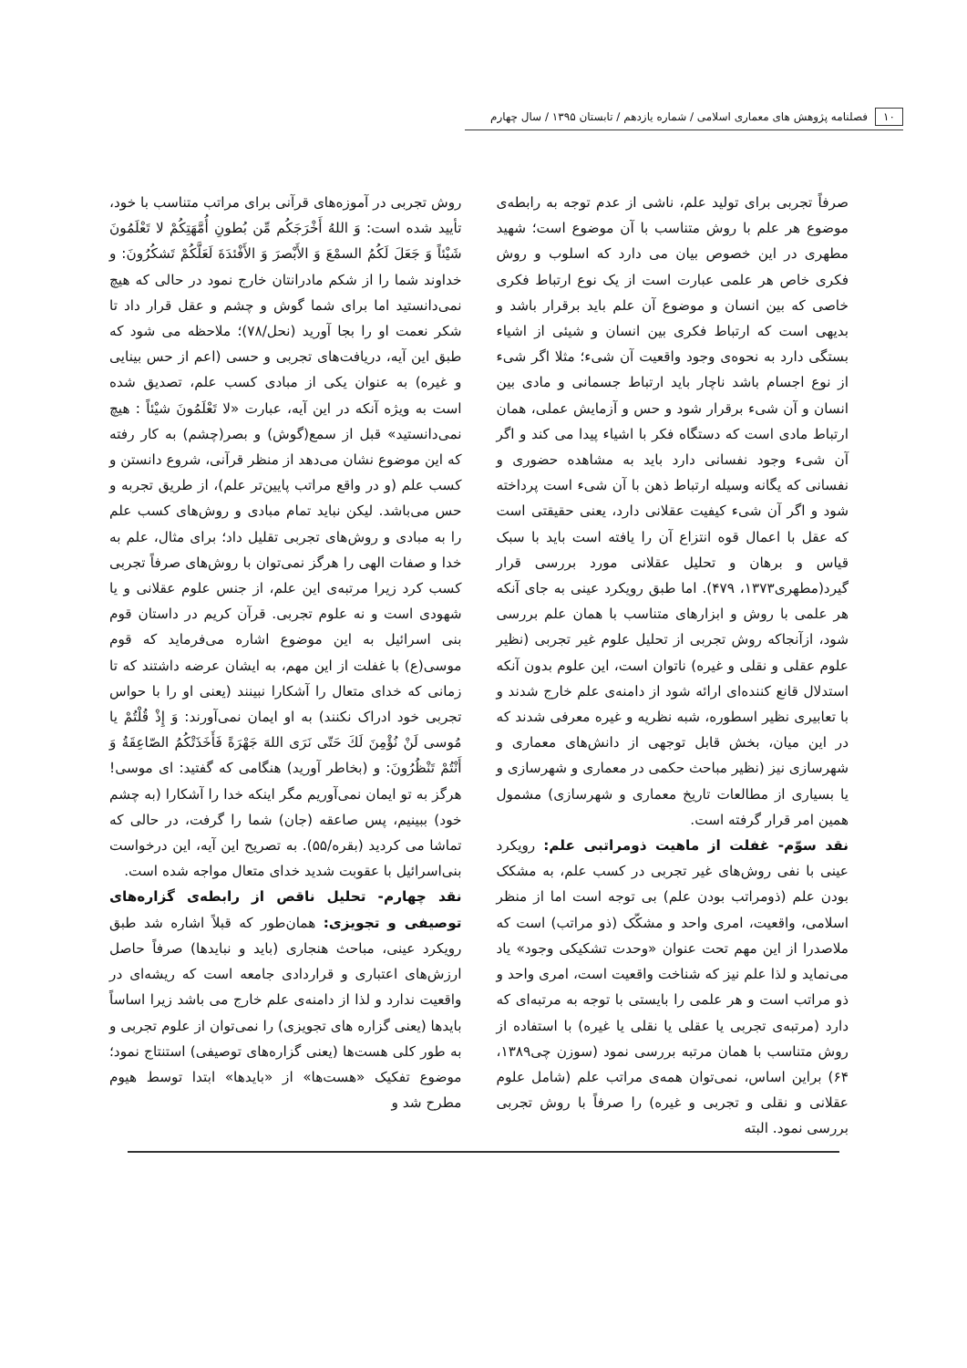۱۰ فصلنامه پژوهش های معماری اسلامی / شماره یازدهم / تابستان ۱۳۹۵ / سال چهارم
صرفاً تجربی برای تولید علم، ناشی از عدم توجه به رابطه‌ی موضوع هر علم با روش متناسب با آن موضوع است؛ شهید مطهری در این خصوص بیان می دارد که اسلوب و روش فکری خاص هر علمی عبارت است از یک نوع ارتباط فکری خاصی که بین انسان و موضوع آن علم باید برقرار باشد و بدیهی است که ارتباط فکری بین انسان و شیئی از اشیاء بستگی دارد به نحوه‌ی وجود واقعیت آن شیء؛ مثلا اگر شیء از نوع اجسام باشد ناچار باید ارتباط جسمانی و مادی بین انسان و آن شیء برقرار شود و حس و آزمایش عملی، همان ارتباط مادی است که دستگاه فکر با اشیاء پیدا می کند و اگر آن شیء وجود نفسانی دارد باید به مشاهده حضوری و نفسانی که یگانه وسیله ارتباط ذهن با آن شیء است پرداخته شود و اگر آن شیء کیفیت عقلانی دارد، یعنی حقیقتی است که عقل با اعمال قوه انتزاع آن را یافته است باید با سبک قیاس و برهان و تحلیل عقلانی مورد بررسی قرار گیرد(مطهری۱۳۷۳، ۴۷۹). اما طبق رویکرد عینی به جای آنکه هر علمی با روش و ابزارهای متناسب با همان علم بررسی شود، ازآنجاکه روش تجربی از تحلیل علوم غیر تجربی (نظیر علوم عقلی و نقلی و غیره) ناتوان است، این علوم بدون آنکه استدلال قانع کننده‌ای ارائه شود از دامنه‌ی علم خارج شدند و با تعابیری نظیر اسطوره، شبه نظریه و غیره معرفی شدند که در این میان، بخش قابل توجهی از دانش‌های معماری و شهرسازی نیز (نظیر مباحث حکمی در معماری و شهرسازی و یا بسیاری از مطالعات تاریخ معماری و شهرسازی) مشمول همین امر قرار گرفته است.
نقد سوّم- غفلت از ماهیت ذومراتبی علم: رویکرد عینی با نفی روش‌های غیر تجربی در کسب علم، به مشکک بودن علم (ذومراتب بودن علم) بی توجه است اما از منظر اسلامی، واقعیت، امری واحد و مشکّک (ذو مراتب) است که ملاصدرا از این مهم تحت عنوان «وحدت تشکیکی وجود» یاد می‌نماید و لذا علم نیز که شناخت واقعیت است، امری واحد و ذو مراتب است و هر علمی را بایستی با توجه به مرتبه‌ای که دارد (مرتبه‌ی تجربی یا عقلی یا نقلی یا غیره) با استفاده از روش متناسب با همان مرتبه بررسی نمود (سوزن چی۱۳۸۹، ۶۴) براین اساس، نمی‌توان همه‌ی مراتب علم (شامل علوم عقلانی و نقلی و تجربی و غیره) را صرفاً با روش تجربی بررسی نمود. البته
روش تجربی در آموزه‌های قرآنی برای مراتب متناسب با خود، تأیید شده است: وَ اللهُ أَخْرَجَكُم مِّن بُطونِ أُمَّهَتِكُمْ لا تَعْلَمُونَ شَيْئاً وَ جَعَلَ لَكُمُ السمْعَ وَ الأَبْصرَ وَ الأَفْئدَةَ لَعَلَّكُمْ تَشكُرُونَ: و خداوند شما را از شکم مادرانتان خارج نمود در حالی که هیچ نمی‌دانستید اما برای شما گوش و چشم و عقل قرار داد تا شکر نعمت او را بجا آورید (نحل/۷۸)؛ ملاحظه می شود که طبق این آیه، دریافت‌های تجربی و حسی (اعم از حس بینایی و غیره) به عنوان یکی از مبادی کسب علم، تصدیق شده است به ویژه آنکه در این آیه، عبارت «لا تَعْلَمُونَ شيْئاً : هیچ نمی‌دانستید» قبل از سمع(گوش) و بصر(چشم) به کار رفته که این موضوع نشان می‌دهد از منظر قرآنی، شروع دانستن و کسب علم (و در واقع مراتب پایین‌تر علم)، از طریق تجربه و حس می‌باشد. لیکن نباید تمام مبادی و روش‌های کسب علم را به مبادی و روش‌های تجربی تقلیل داد؛ برای مثال، علم به خدا و صفات الهی را هرگز نمی‌توان با روش‌های صرفاً تجربی کسب کرد زیرا مرتبه‌ی این علم، از جنس علوم عقلانی و یا شهودی است و نه علوم تجربی. قرآن کریم در داستان قوم بنی اسرائیل به این موضوع اشاره می‌فرماید که قوم موسی(ع) با غفلت از این مهم، به ایشان عرضه داشتند که تا زمانی که خدای متعال را آشکارا نبینند (یعنی او را با حواس تجربی خود ادراک نکنند) به او ایمان نمی‌آورند: وَ إِذْ قُلْتُمْ يا مُوسى لَنْ نُؤْمِنَ لَكَ حَتّى نَرَى اللهَ جَهْرَةً فَأَخَذَتْكُمُ الصّاعِقَةُ وَ أَنْتُمْ تَنْظُرُونَ: و (بخاطر آورید) هنگامی که گفتید: ای موسی! هرگز به تو ایمان نمی‌آوریم مگر اینکه خدا را آشکارا (به چشم خود) ببینیم، پس صاعقه (جان) شما را گرفت، در حالی که تماشا می کردید (بقره/۵۵). به تصریح این آیه، این درخواست بنی‌اسرائیل با عقوبت شدید خدای متعال مواجه شده است.
نقد چهارم- تحلیل ناقص از رابطه‌ی گزاره‌های توصیفی و تجویزی: همان‌طور که قبلاً اشاره شد طبق رویکرد عینی، مباحث هنجاری (باید و نبایدها) صرفاً حاصل ارزش‌های اعتباری و قراردادی جامعه است که ریشه‌ای در واقعیت ندارد و لذا از دامنه‌ی علم خارج می باشد زیرا اساساً بایدها (یعنی گزاره های تجویزی) را نمی‌توان از علوم تجربی و به طور کلی هست‌ها (یعنی گزاره‌های توصیفی) استنتاج نمود؛ موضوع تفکیک «هست‌ها» از «بایدها» ابتدا توسط هیوم مطرح شد و